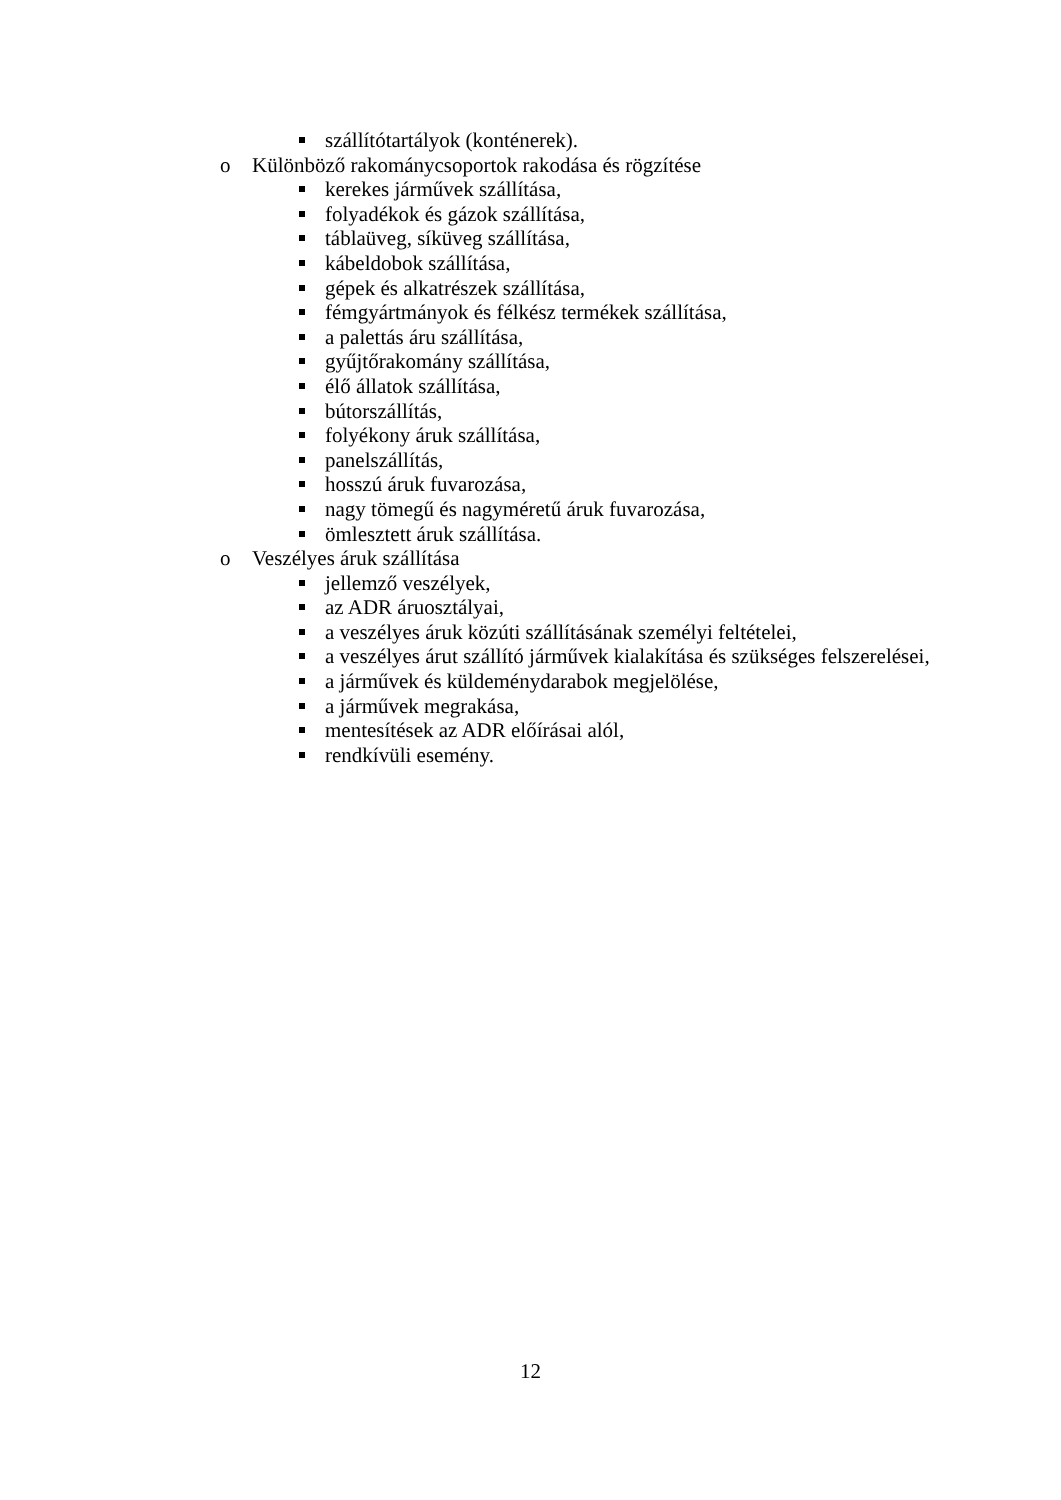szállítótartályok (konténerek).
o Különböző rakománycsoportok rakodása és rögzítése
kerekes járművek szállítása,
folyadékok és gázok szállítása,
táblaüveg, síküveg szállítása,
kábeldobok szállítása,
gépek és alkatrészek szállítása,
fémgyártmányok és félkész termékek szállítása,
a palettás áru szállítása,
gyűjtőrakomány szállítása,
élő állatok szállítása,
bútorszállítás,
folyékony áruk szállítása,
panelszállítás,
hosszú áruk fuvarozása,
nagy tömegű és nagyméretű áruk fuvarozása,
ömlesztett áruk szállítása.
o Veszélyes áruk szállítása
jellemző veszélyek,
az ADR áruosztályai,
a veszélyes áruk közúti szállításának személyi feltételei,
a veszélyes árut szállító járművek kialakítása és szükséges felszerelései,
a járművek és küldeménydarabok megjelölése,
a járművek megrakása,
mentesítések az ADR előírásai alól,
rendkívüli esemény.
12